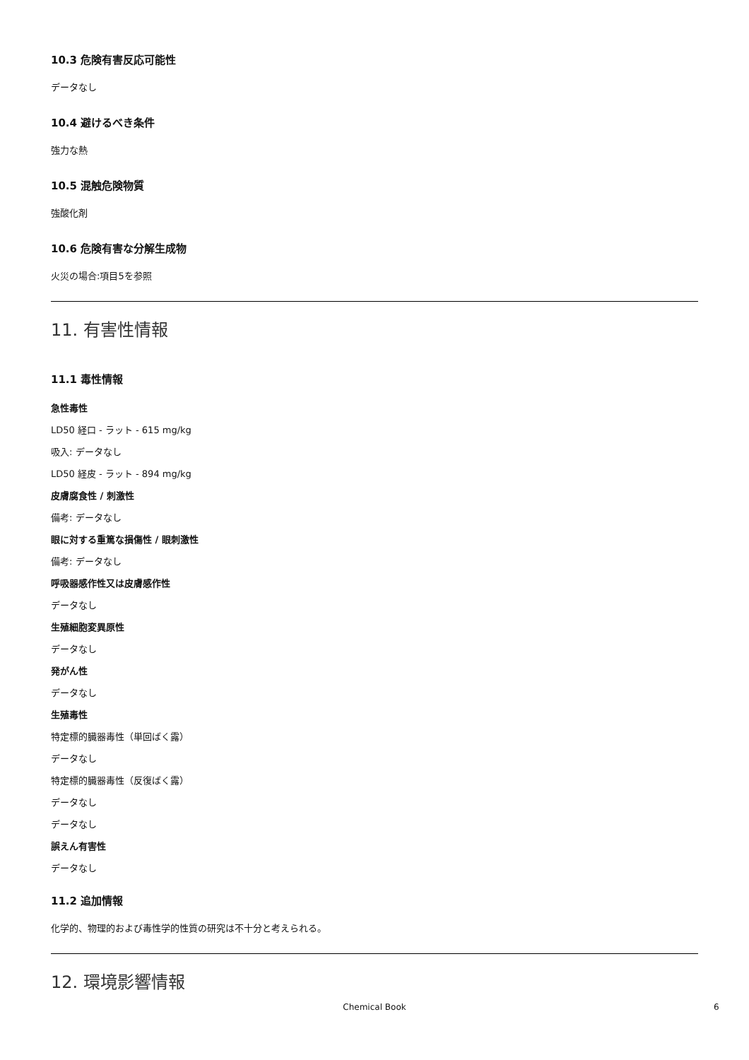10.3 危険有害反応可能性
データなし
10.4 避けるべき条件
強力な熱
10.5 混触危険物質
強酸化剤
10.6 危険有害な分解生成物
火災の場合:項目5を参照
11. 有害性情報
11.1 毒性情報
急性毒性
LD50 経口 - ラット - 615 mg/kg
吸入: データなし
LD50 経皮 - ラット - 894 mg/kg
皮膚腐食性 / 刺激性
備考: データなし
眼に対する重篤な損傷性 / 眼刺激性
備考: データなし
呼吸器感作性又は皮膚感作性
データなし
生殖細胞変異原性
データなし
発がん性
データなし
生殖毒性
特定標的臓器毒性（単回ばく露）
データなし
特定標的臓器毒性（反復ばく露）
データなし
データなし
誤えん有害性
データなし
11.2 追加情報
化学的、物理的および毒性学的性質の研究は不十分と考えられる。
12. 環境影響情報
Chemical Book 6